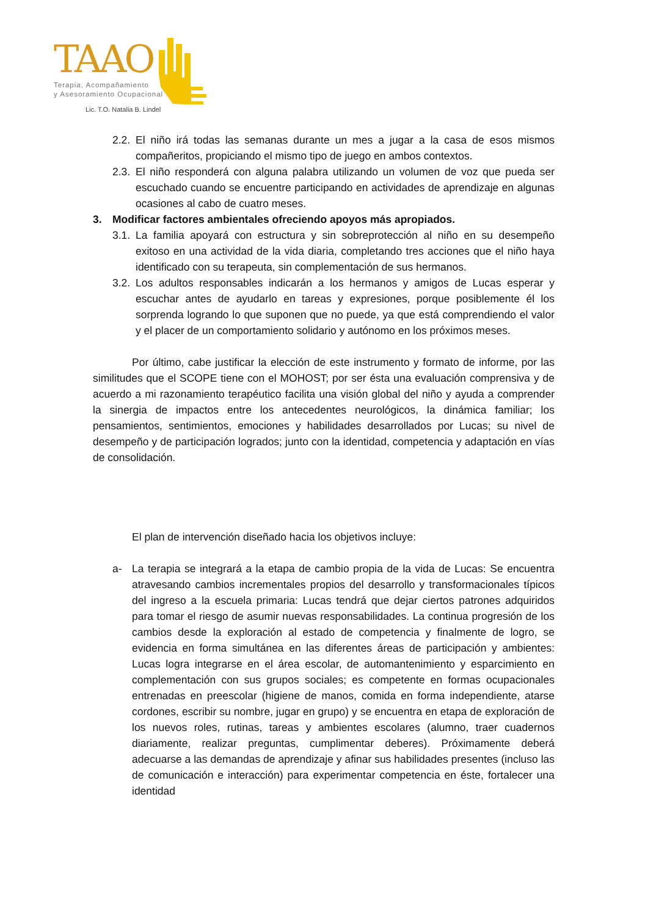TAAO
Terapia, Acompañamiento
y Asesoramiento Ocupacional
Lic. T.O. Natalia B. Lindel
2.2. El niño irá todas las semanas durante un mes a jugar a la casa de esos mismos compañeritos, propiciando el mismo tipo de juego en ambos contextos.
2.3. El niño responderá con alguna palabra utilizando un volumen de voz que pueda ser escuchado cuando se encuentre participando en actividades de aprendizaje en algunas ocasiones al cabo de cuatro meses.
3. Modificar factores ambientales ofreciendo apoyos más apropiados.
3.1. La familia apoyará con estructura y sin sobreprotección al niño en su desempeño exitoso en una actividad de la vida diaria, completando tres acciones que el niño haya identificado con su terapeuta, sin complementación de sus hermanos.
3.2. Los adultos responsables indicarán a los hermanos y amigos de Lucas esperar y escuchar antes de ayudarlo en tareas y expresiones, porque posiblemente él los sorprenda logrando lo que suponen que no puede, ya que está comprendiendo el valor y el placer de un comportamiento solidario y autónomo en los próximos meses.
Por último, cabe justificar la elección de este instrumento y formato de informe, por las similitudes que el SCOPE tiene con el MOHOST; por ser ésta una evaluación comprensiva y de acuerdo a mi razonamiento terapéutico facilita una visión global del niño y ayuda a comprender la sinergia de impactos entre los antecedentes neurológicos, la dinámica familiar; los pensamientos, sentimientos, emociones y habilidades desarrollados por Lucas; su nivel de desempeño y de participación logrados; junto con la identidad, competencia y adaptación en vías de consolidación.
El plan de intervención diseñado hacia los objetivos incluye:
a- La terapia se integrará a la etapa de cambio propia de la vida de Lucas: Se encuentra atravesando cambios incrementales propios del desarrollo y transformacionales típicos del ingreso a la escuela primaria: Lucas tendrá que dejar ciertos patrones adquiridos para tomar el riesgo de asumir nuevas responsabilidades. La continua progresión de los cambios desde la exploración al estado de competencia y finalmente de logro, se evidencia en forma simultánea en las diferentes áreas de participación y ambientes: Lucas logra integrarse en el área escolar, de automantenimiento y esparcimiento en complementación con sus grupos sociales; es competente en formas ocupacionales entrenadas en preescolar (higiene de manos, comida en forma independiente, atarse cordones, escribir su nombre, jugar en grupo) y se encuentra en etapa de exploración de los nuevos roles, rutinas, tareas y ambientes escolares (alumno, traer cuadernos diariamente, realizar preguntas, cumplimentar deberes). Próximamente deberá adecuarse a las demandas de aprendizaje y afinar sus habilidades presentes (incluso las de comunicación e interacción) para experimentar competencia en éste, fortalecer una identidad